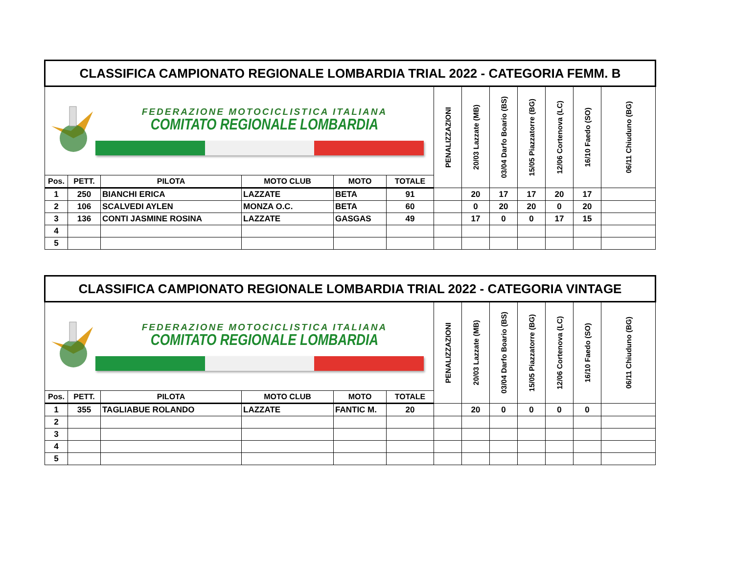| CLASSIFICA CAMPIONATO REGIONALE LOMBARDIA TRIAL 2022 - CATEGORIA FEMM. B | | | | | | | | | | | | |
| FEDERAZIONE MOTOCICLISTICA ITALIANA COMITATO REGIONALE LOMBARDIA | | | | | | PENALIZZAZIONI | 20/03 Lazzate (MB) | 03/04 Darfo Boario (BS) | 15/05 Piazzatorre (BG) | 12/06 Cortenova (LC) | 16/10 Faedo (SO) | 06/11 Chiuduno (BG) |
| Pos. | PETT. | PILOTA | MOTO CLUB | MOTO | TOTALE | | | | | | | |
| 1 | 250 | BIANCHI ERICA | LAZZATE | BETA | 91 | | 20 | 17 | 17 | 20 | 17 | |
| 2 | 106 | SCALVEDI AYLEN | MONZA O.C. | BETA | 60 | | 0 | 20 | 20 | 0 | 20 | |
| 3 | 136 | CONTI JASMINE ROSINA | LAZZATE | GASGAS | 49 | | 17 | 0 | 0 | 17 | 15 | |
| 4 | | | | | | | | | | | | |
| 5 | | | | | | | | | | | | |
| CLASSIFICA CAMPIONATO REGIONALE LOMBARDIA TRIAL 2022 - CATEGORIA VINTAGE | | | | | | | | | | | | |
| FEDERAZIONE MOTOCICLISTICA ITALIANA COMITATO REGIONALE LOMBARDIA | | | | | | PENALIZZAZIONI | 20/03 Lazzate (MB) | 03/04 Darfo Boario (BS) | 15/05 Piazzatorre (BG) | 12/06 Cortenova (LC) | 16/10 Faedo (SO) | 06/11 Chiuduno (BG) |
| Pos. | PETT. | PILOTA | MOTO CLUB | MOTO | TOTALE | | | | | | | |
| 1 | 355 | TAGLIABUE ROLANDO | LAZZATE | FANTIC M. | 20 | | 20 | 0 | 0 | 0 | 0 | |
| 2 | | | | | | | | | | | | |
| 3 | | | | | | | | | | | | |
| 4 | | | | | | | | | | | | |
| 5 | | | | | | | | | | | | |